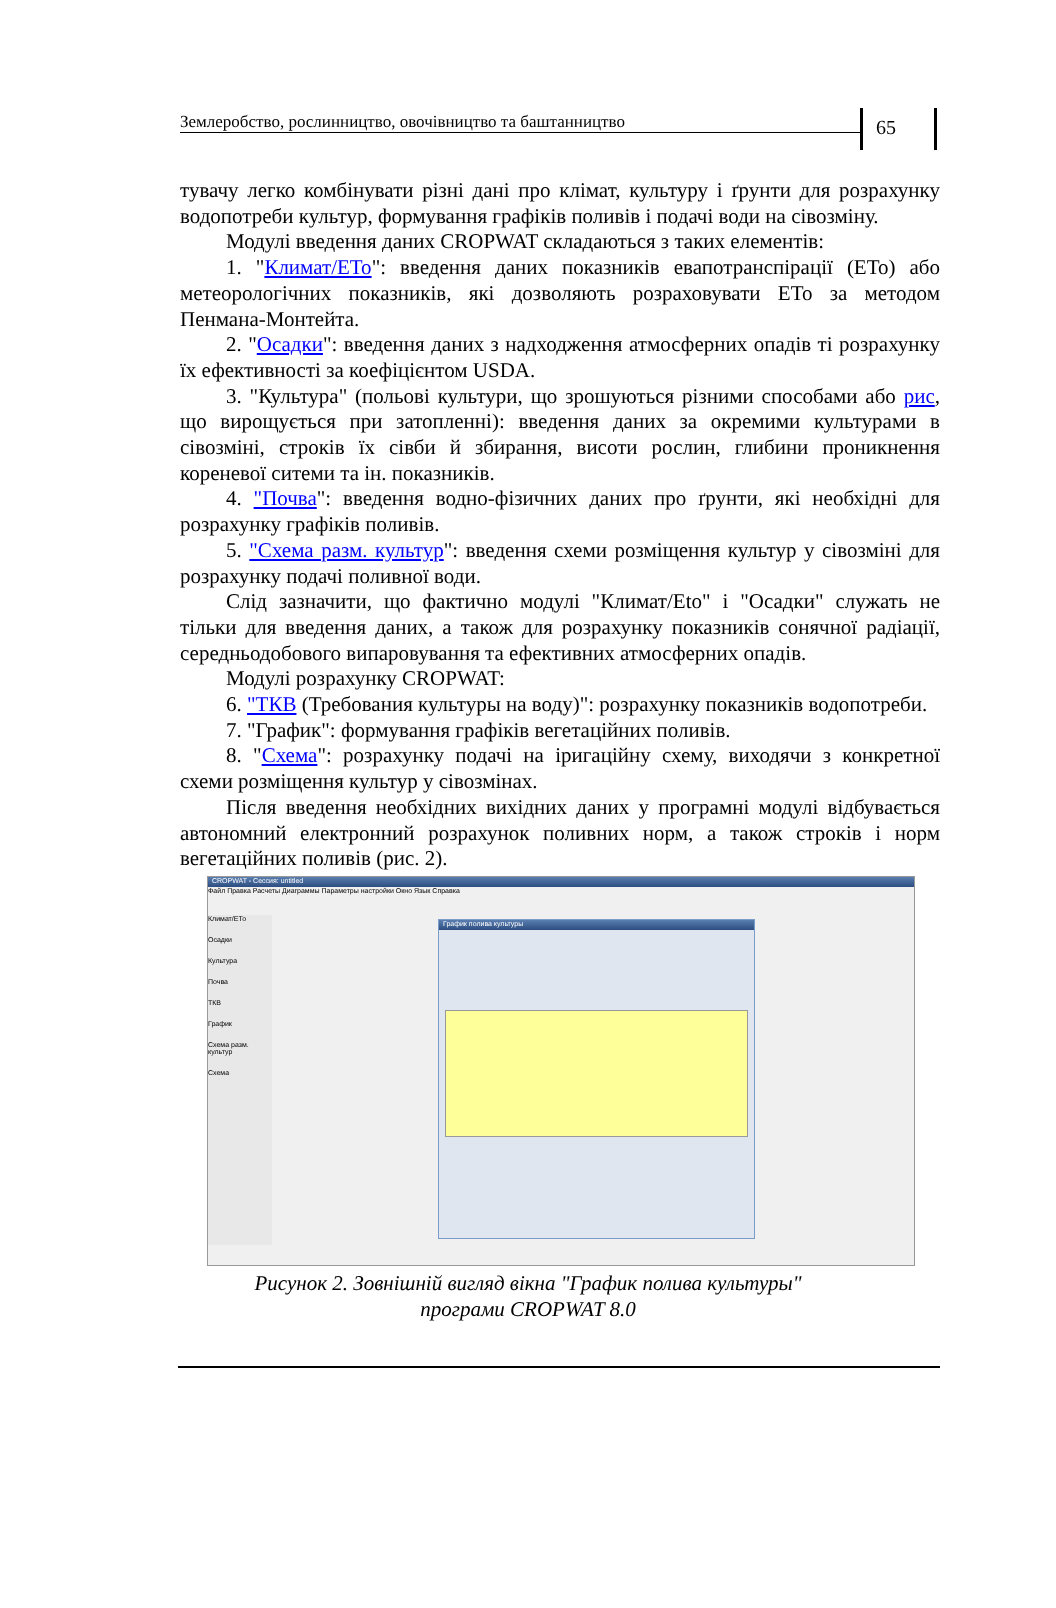Землеробство, рослинництво, овочівництво та баштанництво
65
тувачу легко комбінувати різні дані про клімат, культуру і ґрунти для розрахунку водопотреби культур, формування графіків поливів і подачі води на сівозміну.
Модулі введення даних CROPWAT складаються з таких елементів:
1. "Климат/ЕТо": введення даних показників евапотранспірації (ЕТо) або метеорологічних показників, які дозволяють розраховувати ЕТо за методом Пенмана-Монтейта.
2. "Осадки": введення даних з надходження атмосферних опадів ті розрахунку їх ефективності за коефіцієнтом USDA.
3. "Культура" (польові культури, що зрошуються різними способами або рис, що вирощується при затопленні): введення даних за окремими культурами в сівозміні, строків їх сівби й збирання, висоти рослин, глибини проникнення кореневої ситеми та ін. показників.
4. "Почва": введення водно-фізичних даних про ґрунти, які необхідні для розрахунку графіків поливів.
5. "Схема разм. культур": введення схеми розміщення культур у сівозміні для розрахунку подачі поливної води.
Слід зазначити, що фактично модулі "Климат/Eto" і "Осадки" служать не тільки для введення даних, а також для розрахунку показників сонячної радіації, середньодобового випаровування та ефективних атмосферних опадів.
Модулі розрахунку CROPWAT:
6. "ТКВ (Требования культуры на воду)": розрахунку показників водопотреби.
7. "График": формування графіків вегетаційних поливів.
8. "Схема": розрахунку подачі на іригаційну схему, виходячи з конкретної схеми розміщення культур у сівозмінах.
Після введення необхідних вихідних даних у програмні модулі відбувається автономний електронний розрахунок поливних норм, а також строків і норм вегетаційних поливів (рис. 2).
CROPWAT - Сессия: untitled
Файл Правка Расчеты Диаграммы Параметры настройки Окно Язык Справка
Климат/ЕТо
Осадки
Культура
Почва
ТКВ
График
Схема разм. культур
Схема
График полива культуры
Рисунок 2. Зовнішній вигляд вікна "График полива культуры"
програми CROPWAT 8.0